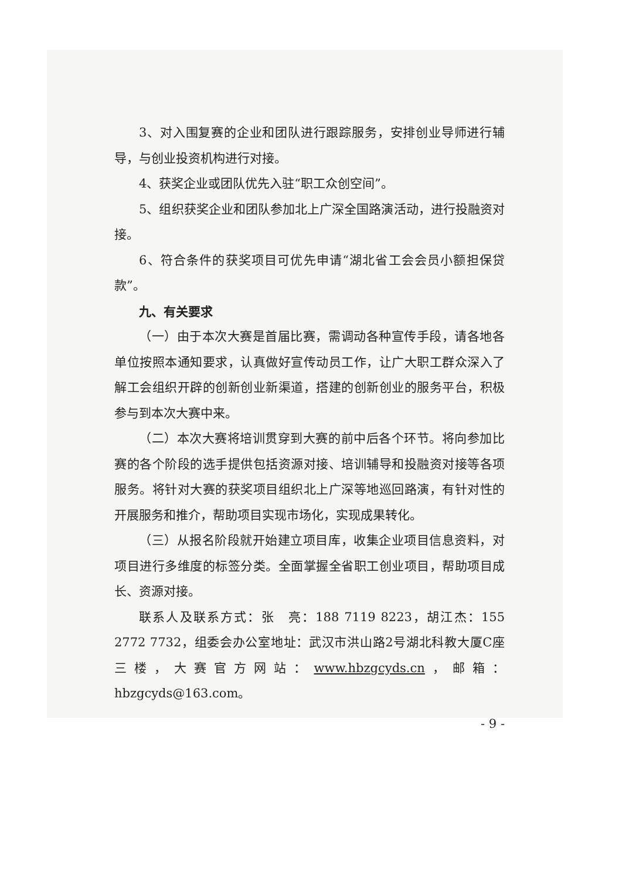3、对入围复赛的企业和团队进行跟踪服务，安排创业导师进行辅导，与创业投资机构进行对接。
4、获奖企业或团队优先入驻“职工众创空间”。
5、组织获奖企业和团队参加北上广深全国路演活动，进行投融资对接。
6、符合条件的获奖项目可优先申请“湖北省工会会员小额担保贷款”。
九、有关要求
（一）由于本次大赛是首届比赛，需调动各种宣传手段，请各地各单位按照本通知要求，认真做好宣传动员工作，让广大职工群众深入了解工会组织开辟的创新创业新渠道，搭建的创新创业的服务平台，积极参与到本次大赛中来。
（二）本次大赛将培训贯穿到大赛的前中后各个环节。将向参加比赛的各个阶段的选手提供包括资源对接、培训辅导和投融资对接等各项服务。将针对大赛的获奖项目组织北上广深等地巡回路演，有针对性的开展服务和推介，帮助项目实现市场化，实现成果转化。
（三）从报名阶段就开始建立项目库，收集企业项目信息资料，对项目进行多维度的标签分类。全面掌握全省职工创业项目，帮助项目成长、资源对接。
联系人及联系方式：张　亮：188 7119 8223，胡江杰：155 2772 7732，组委会办公室地址：武汉市洪山路2号湖北科教大厦C座三楼，大赛官方网站：www.hbzgcyds.cn，邮箱：hbzgcyds@163.com。
- 9 -